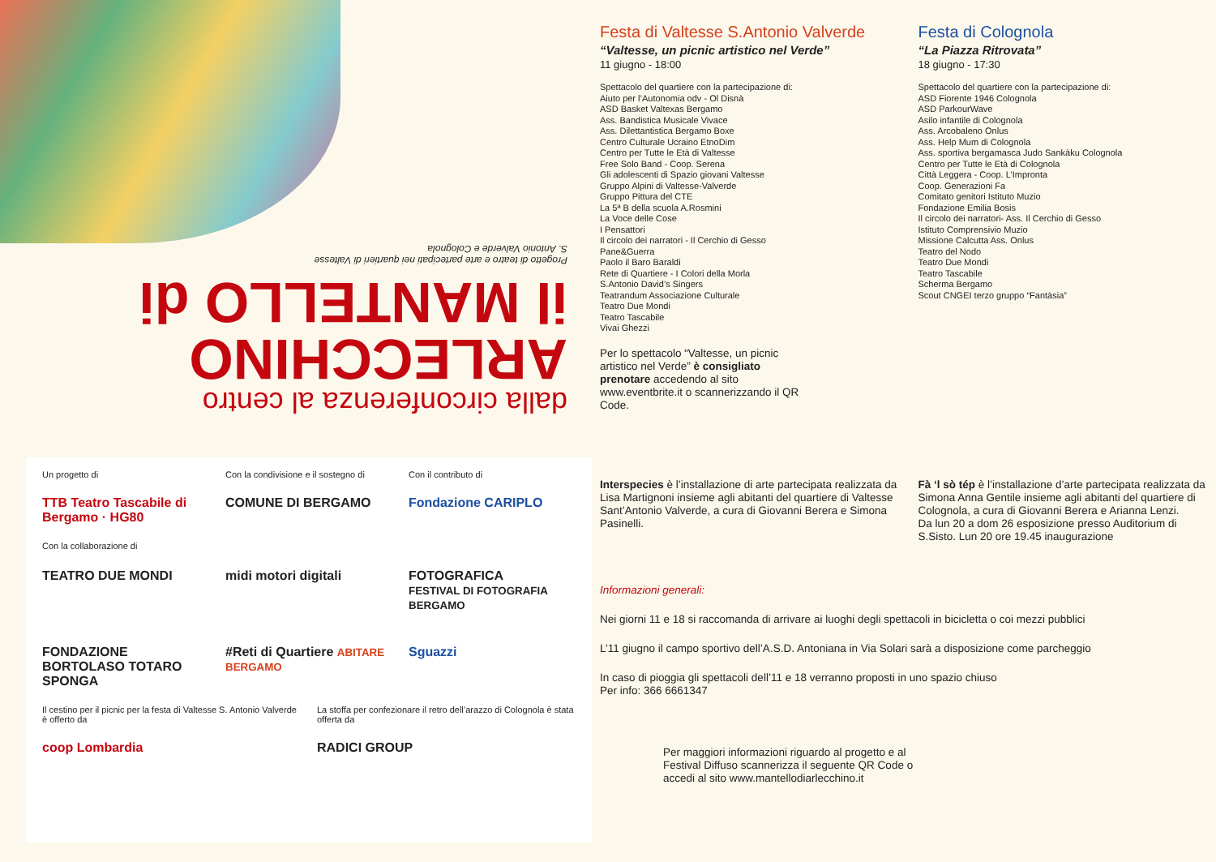Progetto di teatro e arte partecipati nei quartieri di Valtesse
S. Antonio Valverde e Colognola
dalla circonferenza al centro
ARLECCHINO
il MANTELLO di
Un progetto di
TTB Teatro Tascabile di Bergamo · HG80
Con la condivisione e il sostegno di
COMUNE DI BERGAMO
Con il contributo di
Fondazione CARIPLO
Con la collaborazione di
TEATRO DUE MONDI midi motori digitali FOTOGRAFICA
FESTIVAL DI FOTOGRAFIA BERGAMO
FONDAZIONE BORTOLASO TOTARO SPONGA
#Reti di Quartiere ABITARE BERGAMO
Sguazzi
Il cestino per il picnic per la festa di Valtesse S. Antonio Valverde è offerto da
coop Lombardia
La stoffa per confezionare il retro dell’arazzo di Colognola è stata offerta da
RADICI GROUP
Festa di Valtesse S.Antonio Valverde
“Valtesse, un picnic artistico nel Verde”
11 giugno - 18:00
Spettacolo del quartiere con la partecipazione di:
Aiuto per l’Autonomia odv - Ol Disnà
ASD Basket Valtexas Bergamo
Ass. Bandistica Musicale Vivace
Ass. Dilettantistica Bergamo Boxe
Centro Culturale Ucraino EtnoDim
Centro per Tutte le Età di Valtesse
Free Solo Band - Coop. Serena
Gli adolescenti di Spazio giovani Valtesse
Gruppo Alpini di Valtesse-Valverde
Gruppo Pittura del CTE
La 5ª B della scuola A.Rosmini
La Voce delle Cose
I Pensattori
Il circolo dei narratori - Il Cerchio di Gesso
Pane&Guerra
Paolo il Baro Baraldi
Rete di Quartiere - I Colori della Morla
S.Antonio David’s Singers
Teatrandum Associazione Culturale
Teatro Due Mondi
Teatro Tascabile
Vivai Ghezzi
Per lo spettacolo “Valtesse, un picnic artistico nel Verde” è consigliato prenotare accedendo al sito www.eventbrite.it o scannerizzando il QR Code.
Festa di Colognola
“La Piazza Ritrovata”
18 giugno - 17:30
Spettacolo del quartiere con la partecipazione di:
ASD Fiorente 1946 Colognola
ASD ParkourWave
Asilo infantile di Colognola
Ass. Arcobaleno Onlus
Ass. Help Mum di Colognola
Ass. sportiva bergamasca Judo Sankàku Colognola
Centro per Tutte le Età di Colognola
Città Leggera - Coop. L’Impronta
Coop. Generazioni Fa
Comitato genitori Istituto Muzio
Fondazione Emilia Bosis
Il circolo dei narratori- Ass. Il Cerchio di Gesso
Istituto Comprensivio Muzio
Missione Calcutta Ass. Onlus
Teatro del Nodo
Teatro Due Mondi
Teatro Tascabile
Scherma Bergamo
Scout CNGEI terzo gruppo “Fantàsia”
Interspecies è l’installazione di arte partecipata realizzata da Lisa Martignoni insieme agli abitanti del quartiere di Valtesse Sant’Antonio Valverde, a cura di Giovanni Berera e Simona Pasinelli.
Fà ‘l sò tép è l’installazione d’arte partecipata realizzata da Simona Anna Gentile insieme agli abitanti del quartiere di Colognola, a cura di Giovanni Berera e Arianna Lenzi.
Da lun 20 a dom 26 esposizione presso Auditorium di S.Sisto. Lun 20 ore 19.45 inaugurazione
Informazioni generali:
Nei giorni 11 e 18 si raccomanda di arrivare ai luoghi degli spettacoli in bicicletta o coi mezzi pubblici
L’11 giugno il campo sportivo dell’A.S.D. Antoniana in Via Solari sarà a disposizione come parcheggio
In caso di pioggia gli spettacoli dell’11 e 18 verranno proposti in uno spazio chiuso
Per info: 366 6661347
Per maggiori informazioni riguardo al progetto e al Festival Diffuso scannerizza il seguente QR Code o accedi al sito www.mantellodiarlecchino.it